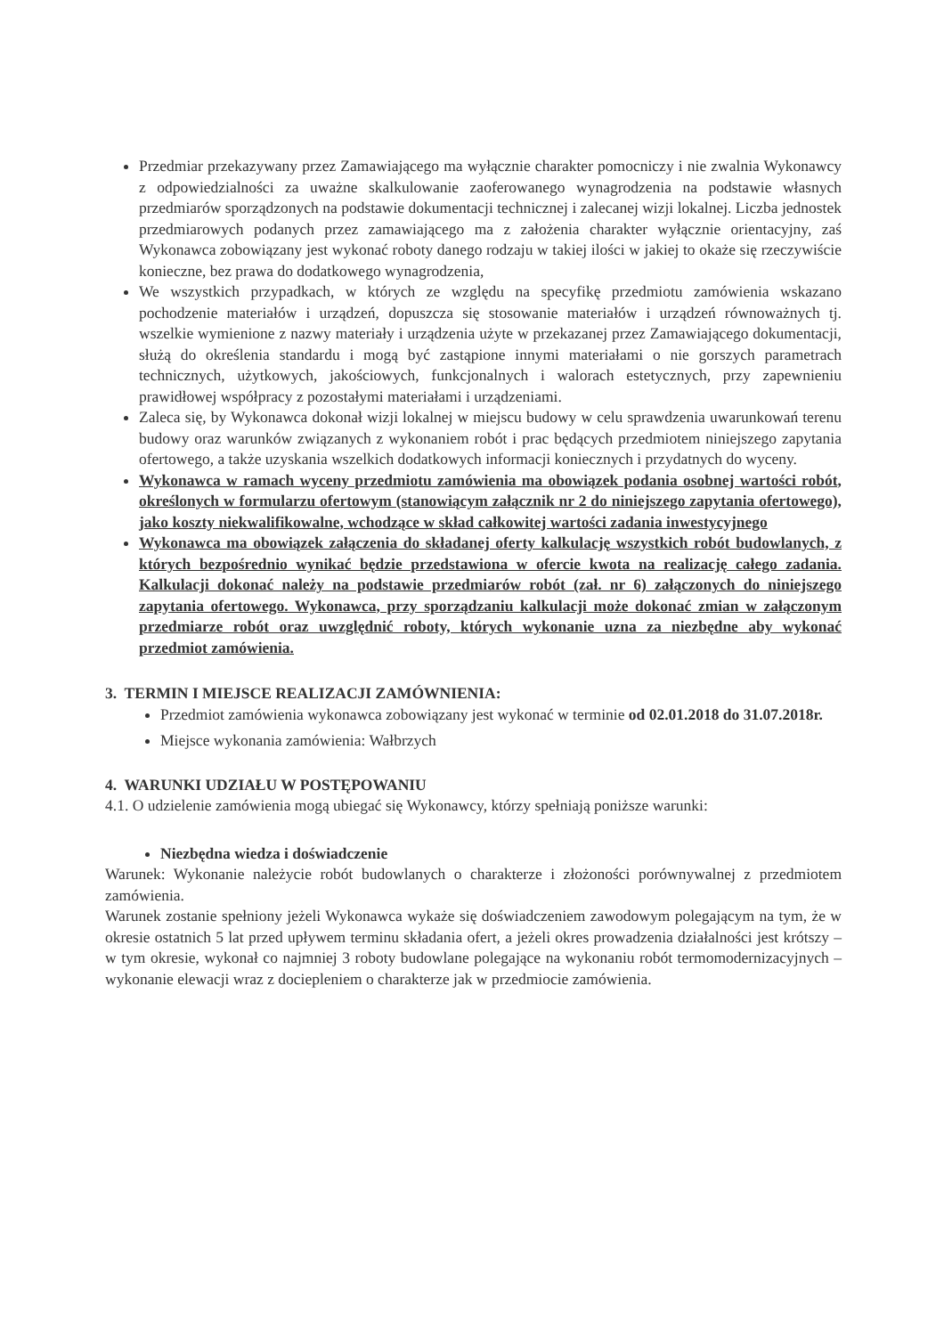Przedmiar przekazywany przez Zamawiającego ma wyłącznie charakter pomocniczy i nie zwalnia Wykonawcy z odpowiedzialności za uważne skalkulowanie zaoferowanego wynagrodzenia na podstawie własnych przedmiarów sporządzonych na podstawie dokumentacji technicznej i zalecanej wizji lokalnej. Liczba jednostek przedmiarowych podanych przez zamawiającego ma z założenia charakter wyłącznie orientacyjny, zaś Wykonawca zobowiązany jest wykonać roboty danego rodzaju w takiej ilości w jakiej to okaże się rzeczywiście konieczne, bez prawa do dodatkowego wynagrodzenia,
We wszystkich przypadkach, w których ze względu na specyfikę przedmiotu zamówienia wskazano pochodzenie materiałów i urządzeń, dopuszcza się stosowanie materiałów i urządzeń równoważnych tj. wszelkie wymienione z nazwy materiały i urządzenia użyte w przekazanej przez Zamawiającego dokumentacji, służą do określenia standardu i mogą być zastąpione innymi materiałami o nie gorszych parametrach technicznych, użytkowych, jakościowych, funkcjonalnych i walorach estetycznych, przy zapewnieniu prawidłowej współpracy z pozostałymi materiałami i urządzeniami.
Zaleca się, by Wykonawca dokonał wizji lokalnej w miejscu budowy w celu sprawdzenia uwarunkowań terenu budowy oraz warunków związanych z wykonaniem robót i prac będących przedmiotem niniejszego zapytania ofertowego, a także uzyskania wszelkich dodatkowych informacji koniecznych i przydatnych do wyceny.
Wykonawca w ramach wyceny przedmiotu zamówienia ma obowiązek podania osobnej wartości robót, określonych w formularzu ofertowym (stanowiącym załącznik nr 2 do niniejszego zapytania ofertowego), jako koszty niekwalifikowalne, wchodzące w skład całkowitej wartości zadania inwestycyjnego
Wykonawca ma obowiązek załączenia do składanej oferty kalkulację wszystkich robót budowlanych, z których bezpośrednio wynikać będzie przedstawiona w ofercie kwota na realizację całego zadania. Kalkulacji dokonać należy na podstawie przedmiarów robót (zał. nr 6) załączonych do niniejszego zapytania ofertowego. Wykonawca, przy sporządzaniu kalkulacji może dokonać zmian w załączonym przedmiarze robót oraz uwzględnić roboty, których wykonanie uzna za niezbędne aby wykonać przedmiot zamówienia.
3. TERMIN I MIEJSCE REALIZACJI ZAMÓWNIENIA:
Przedmiot zamówienia wykonawca zobowiązany jest wykonać w terminie od 02.01.2018 do 31.07.2018r.
Miejsce wykonania zamówienia: Wałbrzych
4. WARUNKI UDZIAŁU W POSTĘPOWANIU
4.1. O udzielenie zamówienia mogą ubiegać się Wykonawcy, którzy spełniają poniższe warunki:
Niezbędna wiedza i doświadczenie
Warunek: Wykonanie należycie robót budowlanych o charakterze i złożoności porównywalnej z przedmiotem zamówienia.
Warunek zostanie spełniony jeżeli Wykonawca wykaże się doświadczeniem zawodowym polegającym na tym, że w okresie ostatnich 5 lat przed upływem terminu składania ofert, a jeżeli okres prowadzenia działalności jest krótszy – w tym okresie, wykonał co najmniej 3 roboty budowlane polegające na wykonaniu robót termomodernizacyjnych – wykonanie elewacji wraz z dociepleniem o charakterze jak w przedmiocie zamówienia.